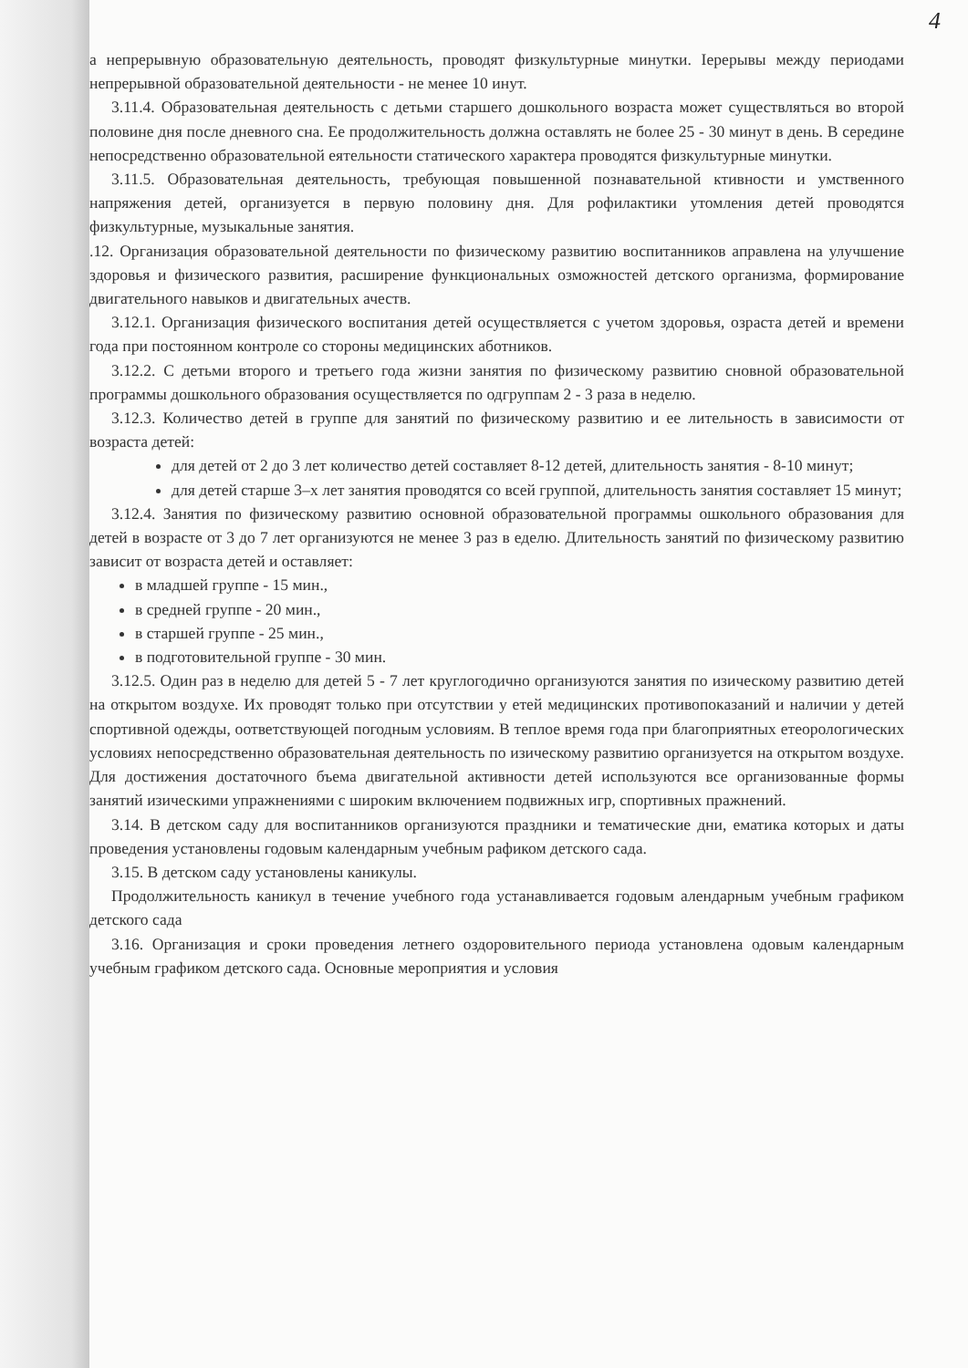4
а непрерывную образовательную деятельность, проводят физкультурные минутки. Іерерывы между периодами непрерывной образовательной деятельности - не менее 10 инут.
3.11.4. Образовательная деятельность с детьми старшего дошкольного возраста может существляться во второй половине дня после дневного сна. Ее продолжительность должна оставлять не более 25 - 30 минут в день. В середине непосредственно образовательной еятельности статического характера проводятся физкультурные минутки.
3.11.5. Образовательная деятельность, требующая повышенной познавательной ктивности и умственного напряжения детей, организуется в первую половину дня. Для рофилактики утомления детей проводятся физкультурные, музыкальные занятия.
.12. Организация образовательной деятельности по физическому развитию воспитанников аправлена на улучшение здоровья и физического развития, расширение функциональных озможностей детского организма, формирование двигательного навыков и двигательных ачеств.
3.12.1. Организация физического воспитания детей осуществляется с учетом здоровья, озраста детей и времени года при постоянном контроле со стороны медицинских аботников.
3.12.2. С детьми второго и третьего года жизни занятия по физическому развитию сновной образовательной программы дошкольного образования осуществляется по одгруппам 2 - 3 раза в неделю.
3.12.3. Количество детей в группе для занятий по физическому развитию и ее лительность в зависимости от возраста детей:
для детей от 2 до 3 лет количество детей составляет 8-12 детей, длительность занятия - 8-10 минут;
для детей старше 3–х лет занятия проводятся со всей группой, длительность занятия составляет 15 минут;
3.12.4. Занятия по физическому развитию основной образовательной программы ошкольного образования для детей в возрасте от 3 до 7 лет организуются не менее 3 раз в еделю. Длительность занятий по физическому развитию зависит от возраста детей и оставляет:
в младшей группе - 15 мин.,
в средней группе - 20 мин.,
в старшей группе - 25 мин.,
в подготовительной группе - 30 мин.
3.12.5. Один раз в неделю для детей 5 - 7 лет круглогодично организуются занятия по изическому развитию детей на открытом воздухе. Их проводят только при отсутствии у етей медицинских противопоказаний и наличии у детей спортивной одежды, оответствующей погодным условиям. В теплое время года при благоприятных етеорологических условиях непосредственно образовательная деятельность по изическому развитию организуется на открытом воздухе. Для достижения достаточного бъема двигательной активности детей используются все организованные формы занятий изическими упражнениями с широким включением подвижных игр, спортивных пражнений.
3.14. В детском саду для воспитанников организуются праздники и тематические дни, ематика которых и даты проведения установлены годовым календарным учебным рафиком детского сада.
3.15. В детском саду установлены каникулы.
Продолжительность каникул в течение учебного года устанавливается годовым алендарным учебным графиком детского сада
3.16. Организация и сроки проведения летнего оздоровительного периода установлена одовым календарным учебным графиком детского сада. Основные мероприятия и условия